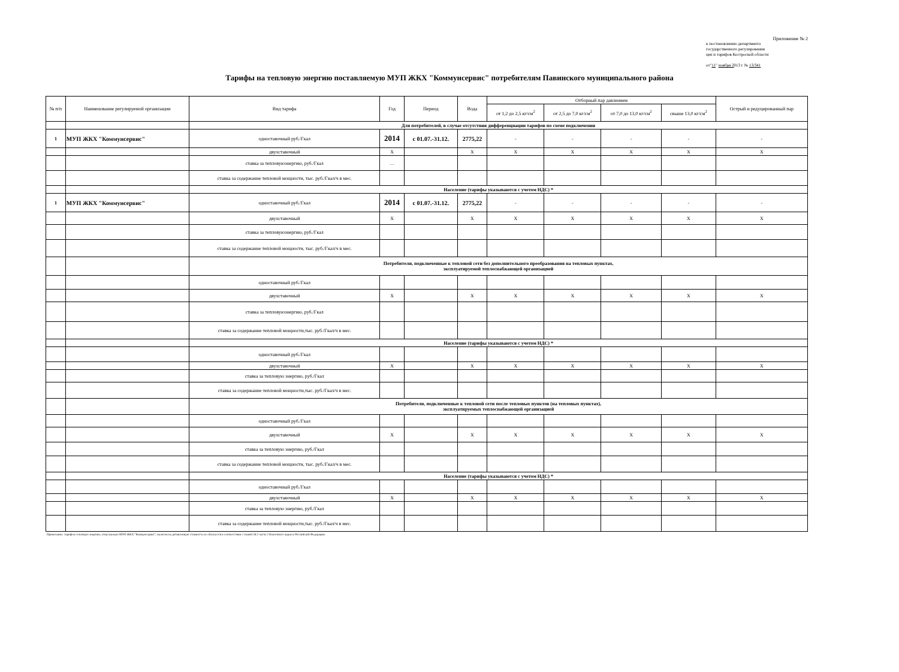Приложение № 2
к постановлению департмента
государственного регулирования
цен и тарифов Костроской области
от"11" ноября 2013 г № 13/341
Тарифы на тепловую энергию поставляемую МУП ЖКХ "Коммунсервис" потребителям Павинского муниципального района
| № п/п | Наименование регулируемой организации | Вид тарифа | Год | Период | Вода | Отборный пар давлением | | | | Острый и редуцированный пар |
| --- | --- | --- | --- | --- | --- | --- | --- | --- | --- | --- |
| | | | | | | от 1,2 до 2,5 кг/см<sup>2</sup> | от 2,5 до 7,0 кг/см<sup>2</sup> | от 7,0 до 13,0 кг/см<sup>2</sup> | свыше 13,0 кг/см<sup>2</sup> | |
| | | Для потребителей, в случае отсутствия дифференциации тарифов по схеме подключения | | | | | | | | |
| 1 | МУП ЖКХ "Коммунсервис" | одноставочный руб./Гкал | 2014 | с 01.07.-31.12. | 2775,22 | - | - | - | - | - |
| | | двухставочный | Х | | Х | Х | Х | Х | Х | Х |
| | | ставка за тепловуюэнергию, руб./Гкал | … | | | | | | | |
| | | ставка за содержание тепловой мощности, тыс. руб./Гкал/ч в мес. | | | | | | | | |
| | | Население (тарифы указываются с учетом НДС) * | | | | | | | | |
| 1 | МУП ЖКХ "Коммунсервис" | одноставочный руб./Гкал | 2014 | с 01.07.-31.12. | 2775,22 | - | - | - | - | - |
| | | двухставочный | Х | | Х | Х | Х | Х | Х | Х |
| | | ставка за тепловуюэнергию, руб./Гкал | | | | | | | | |
| | | ставка за содержание тепловой мощности, тыс. руб./Гкал/ч в мес. | | | | | | | | |
| | | Потребители, подключенные к тепловой сети без дополнительного преобразования на тепловых пунктах, эксплуатируемой теплоснабжающей организацией | | | | | | | | |
| | | одноставочный руб./Гкал | | | | | | | | |
| | | двухставочный | Х | | Х | Х | Х | Х | Х | Х |
| | | ставка за тепловуюэнергию, руб./Гкал | | | | | | | | |
| | | ставка за содержание тепловой мощности,тыс. руб./Гкал/ч в мес. | | | | | | | | |
| | | Население (тарифы указываются с учетом НДС) * | | | | | | | | |
| | | одноставочный руб./Гкал | | | | | | | | |
| | | двухставочный | Х | | Х | Х | Х | Х | Х | Х |
| | | ставка за тепловую энергию, руб./Гкал | | | | | | | | |
| | | ставка за содержание тепловой мощности,тыс. руб./Гкал/ч в мес. | | | | | | | | |
| | | Потребители, подключенные к тепловой сети после тепловых пунктов (на тепловых пунктах), эксплуатируемых теплоснабжающей организацией | | | | | | | | |
| | | одноставочный руб./Гкал | | | | | | | | |
| | | двухставочный | Х | | Х | Х | Х | Х | Х | Х |
| | | ставка за тепловую энергию, руб./Гкал | | | | | | | | |
| | | ставка за содержание тепловой мощности, тыс. руб./Гкал/ч в мес. | | | | | | | | |
| | | Население (тарифы указываются с учетом НДС) * | | | | | | | | |
| | | одноставочный руб./Гкал | | | | | | | | |
| | | двухставочный | Х | | Х | Х | Х | Х | Х | Х |
| | | ставка за тепловую энергию, руб./Гкал | | | | | | | | |
| | | ставка за содержание тепловой мощности,тыс. руб./Гкал/ч в мес. | | | | | | | | |
Примечание: тариф на тепловую энергию, отпускаемую МУП ЖКХ "Коммунсервис", налогом на добавленную стоимость не облагается в соответствии с главой 26.2 части 2 Налогового кодекса Российской Федерации.